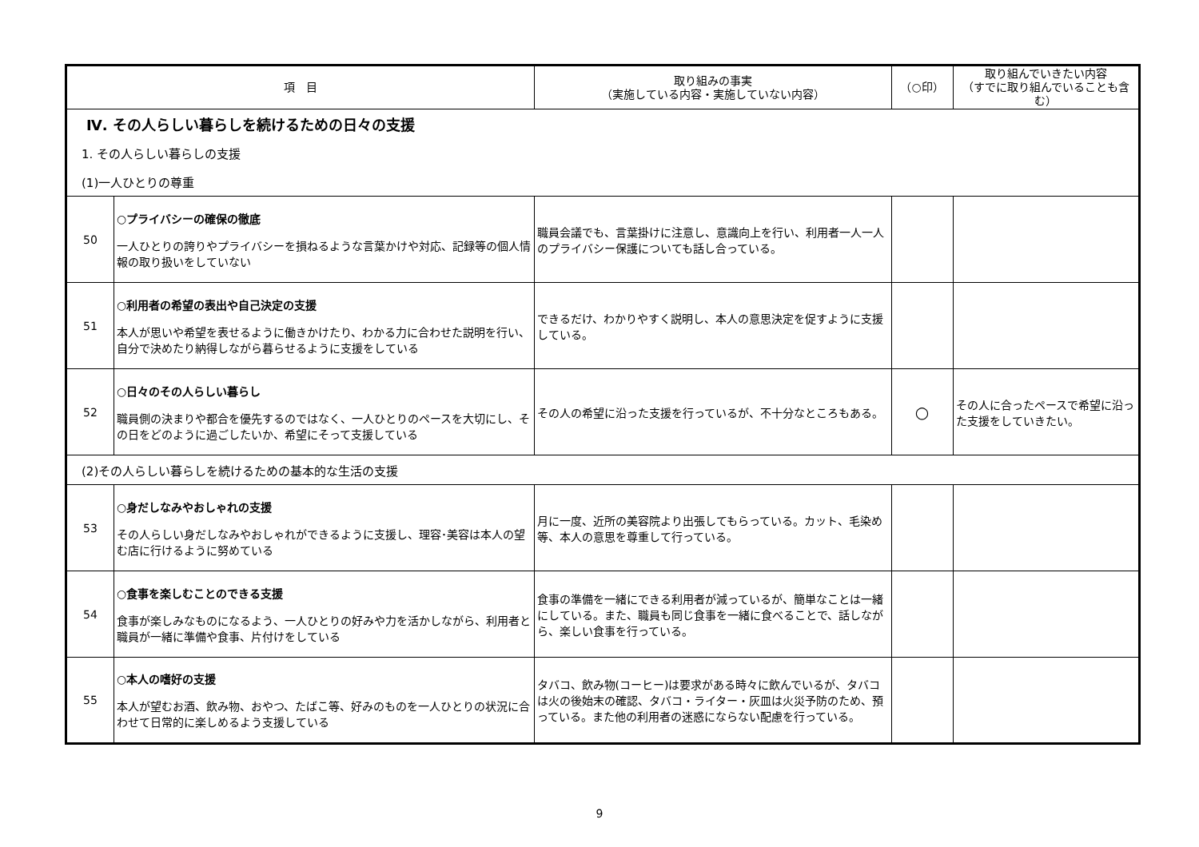| 項 目 | | 取り組みの事実 （実施している内容・実施していない内容） | （○印） | 取り組んでいきたい内容 （すでに取り組んでいることも含む） |
| --- | --- | --- | --- | --- |
| Ⅳ. その人らしい暮らしを続けるための日々の支援 | | | | |
| 1. その人らしい暮らしの支援 | | | | |
| (1)一人ひとりの尊重 | | | | |
| 50 | ○プライバシーの確保の徹底 一人ひとりの誇りやプライバシーを損ねるような言葉かけや対応、記録等の個人情報の取り扱いをしていない | 職員会議でも、言葉掛けに注意し、意識向上を行い、利用者一人一人のプライバシー保護についても話し合っている。 | | |
| 51 | ○利用者の希望の表出や自己決定の支援 本人が思いや希望を表せるように働きかけたり、わかる力に合わせた説明を行い、自分で決めたり納得しながら暮らせるように支援をしている | できるだけ、わかりやすく説明し、本人の意思決定を促すように支援している。 | | |
| 52 | ○日々のその人らしい暮らし 職員側の決まりや都合を優先するのではなく、一人ひとりのペースを大切にし、その日をどのように過ごしたいか、希望にそって支援している | その人の希望に沿った支援を行っているが、不十分なところもある。 | ○ | その人に合ったペースで希望に沿った支援をしていきたい。 |
| (2)その人らしい暮らしを続けるための基本的な生活の支援 | | | | |
| 53 | ○身だしなみやおしゃれの支援 その人らしい身だしなみやおしゃれができるように支援し、理容･美容は本人の望む店に行けるように努めている | 月に一度、近所の美容院より出張してもらっている。カット、毛染め等、本人の意思を尊重して行っている。 | | |
| 54 | ○食事を楽しむことのできる支援 食事が楽しみなものになるよう、一人ひとりの好みや力を活かしながら、利用者と職員が一緒に準備や食事、片付けをしている | 食事の準備を一緒にできる利用者が減っているが、簡単なことは一緒にしている。また、職員も同じ食事を一緒に食べることで、話しながら、楽しい食事を行っている。 | | |
| 55 | ○本人の嗜好の支援 本人が望むお酒、飲み物、おやつ、たばこ等、好みのものを一人ひとりの状況に合わせて日常的に楽しめるよう支援している | タバコ、飲み物(コーヒー)は要求がある時々に飲んでいるが、タバコは火の後始末の確認、タバコ・ライター・灰皿は火災予防のため、預っている。また他の利用者の迷惑にならない配慮を行っている。 | | |
9